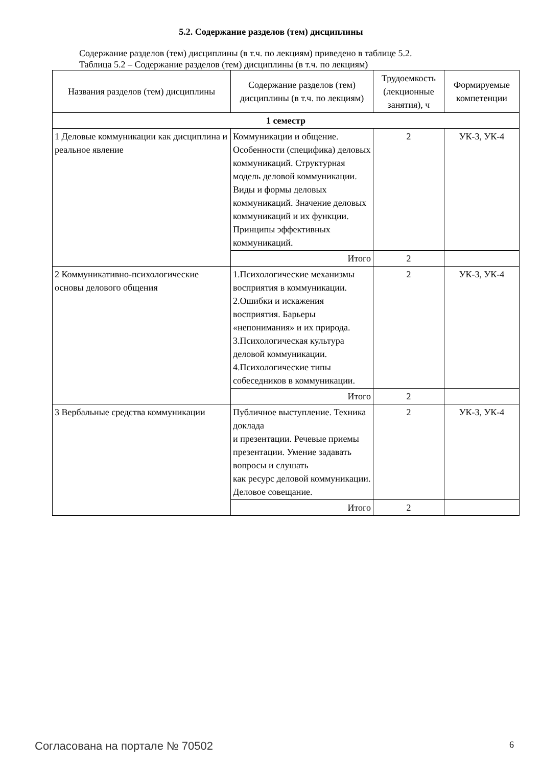5.2. Содержание разделов (тем) дисциплины
Содержание разделов (тем) дисциплины (в т.ч. по лекциям) приведено в таблице 5.2.
Таблица 5.2 – Содержание разделов (тем) дисциплины (в т.ч. по лекциям)
| Названия разделов (тем) дисциплины | Содержание разделов (тем) дисциплины (в т.ч. по лекциям) | Трудоемкость (лекционные занятия), ч | Формируемые компетенции |
| --- | --- | --- | --- |
| 1 семестр | | | |
| 1 Деловые коммуникации как дисциплина и реальное явление | Коммуникации и общение. Особенности (специфика) деловых коммуникаций. Структурная модель деловой коммуникации. Виды и формы деловых коммуникаций. Значение деловых коммуникаций и их функции. Принципы эффективных коммуникаций. | 2 | УК-3, УК-4 |
| | Итого | 2 | |
| 2 Коммуникативно-психологические основы делового общения | 1.Психологические механизмы восприятия в коммуникации. 2.Ошибки и искажения восприятия. Барьеры «непонимания» и их природа. 3.Психологическая культура деловой коммуникации. 4.Психологические типы собеседников в коммуникации. | 2 | УК-3, УК-4 |
| | Итого | 2 | |
| 3 Вербальные средства коммуникации | Публичное выступление. Техника доклада и презентации. Речевые приемы презентации. Умение задавать вопросы и слушать как ресурс деловой коммуникации. Деловое совещание. | 2 | УК-3, УК-4 |
| | Итого | 2 | |
Согласована на портале № 70502 6